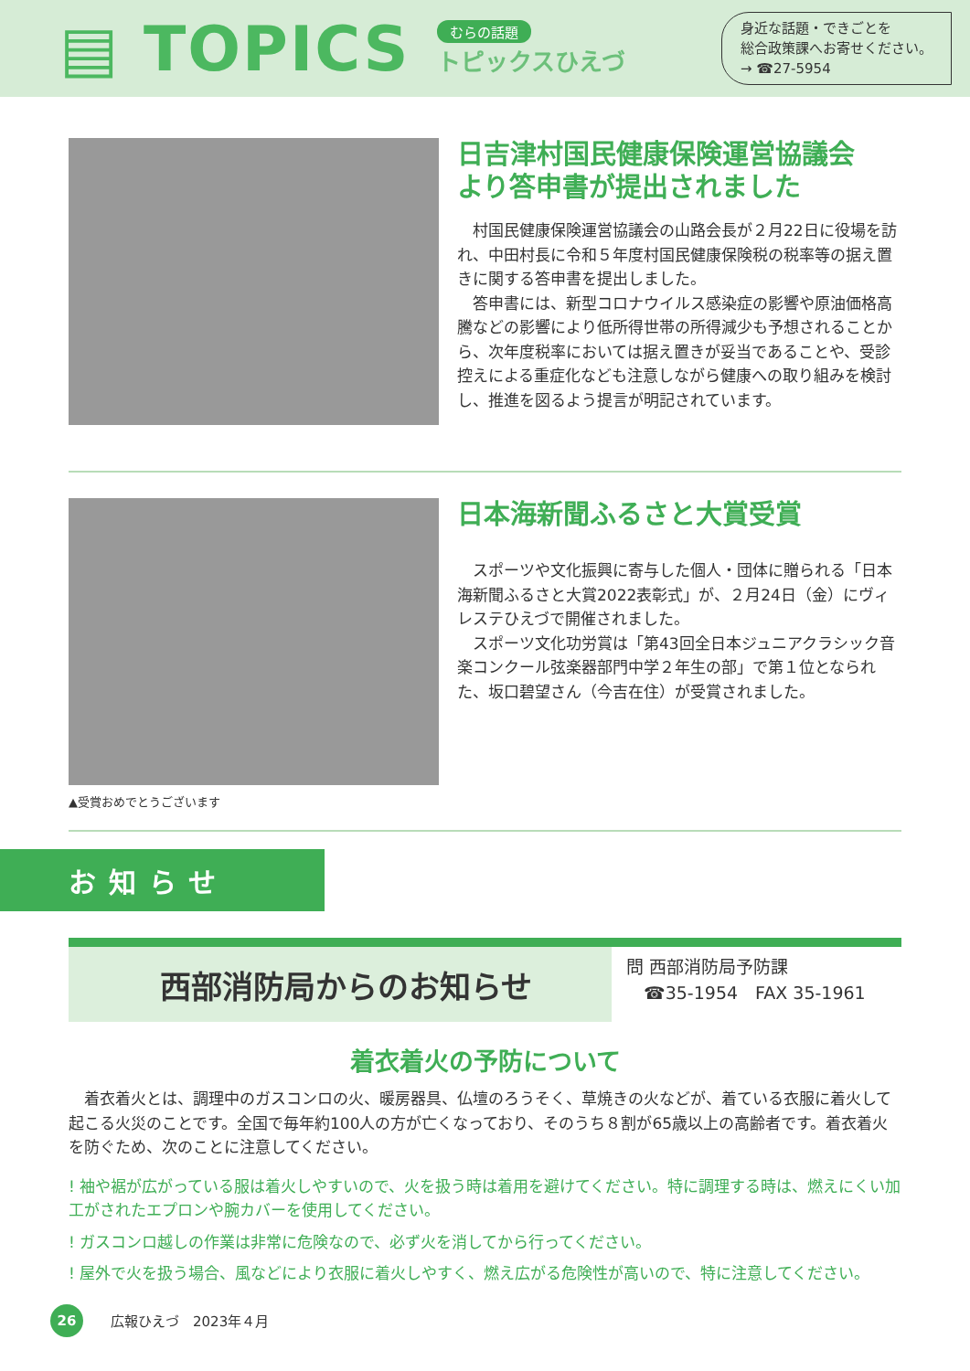▤ TOPICS
むらの話題
トピックスひえづ
身近な話題・できごとを
総合政策課へお寄せください。
→ ☎27-5954
日吉津村国民健康保険運営協議会
より答申書が提出されました
　村国民健康保険運営協議会の山路会長が２月22日に役場を訪れ、中田村長に令和５年度村国民健康保険税の税率等の据え置きに関する答申書を提出しました。
　答申書には、新型コロナウイルス感染症の影響や原油価格高騰などの影響により低所得世帯の所得減少も予想されることから、次年度税率においては据え置きが妥当であることや、受診控えによる重症化なども注意しながら健康への取り組みを検討し、推進を図るよう提言が明記されています。
日本海新聞ふるさと大賞受賞
　スポーツや文化振興に寄与した個人・団体に贈られる「日本海新聞ふるさと大賞2022表彰式」が、２月24日（金）にヴィレステひえづで開催されました。
　スポーツ文化功労賞は「第43回全日本ジュニアクラシック音楽コンクール弦楽器部門中学２年生の部」で第１位となられた、坂口碧望さん（今吉在住）が受賞されました。
▲受賞おめでとうございます
お知らせ
西部消防局からのお知らせ
問 西部消防局予防課
　☎35-1954　FAX 35-1961
着衣着火の予防について
　着衣着火とは、調理中のガスコンロの火、暖房器具、仏壇のろうそく、草焼きの火などが、着ている衣服に着火して起こる火災のことです。全国で毎年約100人の方が亡くなっており、そのうち８割が65歳以上の高齢者です。着衣着火を防ぐため、次のことに注意してください。
! 袖や裾が広がっている服は着火しやすいので、火を扱う時は着用を避けてください。特に調理する時は、燃えにくい加工がされたエプロンや腕カバーを使用してください。
! ガスコンロ越しの作業は非常に危険なので、必ず火を消してから行ってください。
! 屋外で火を扱う場合、風などにより衣服に着火しやすく、燃え広がる危険性が高いので、特に注意してください。
26
広報ひえづ　2023年４月